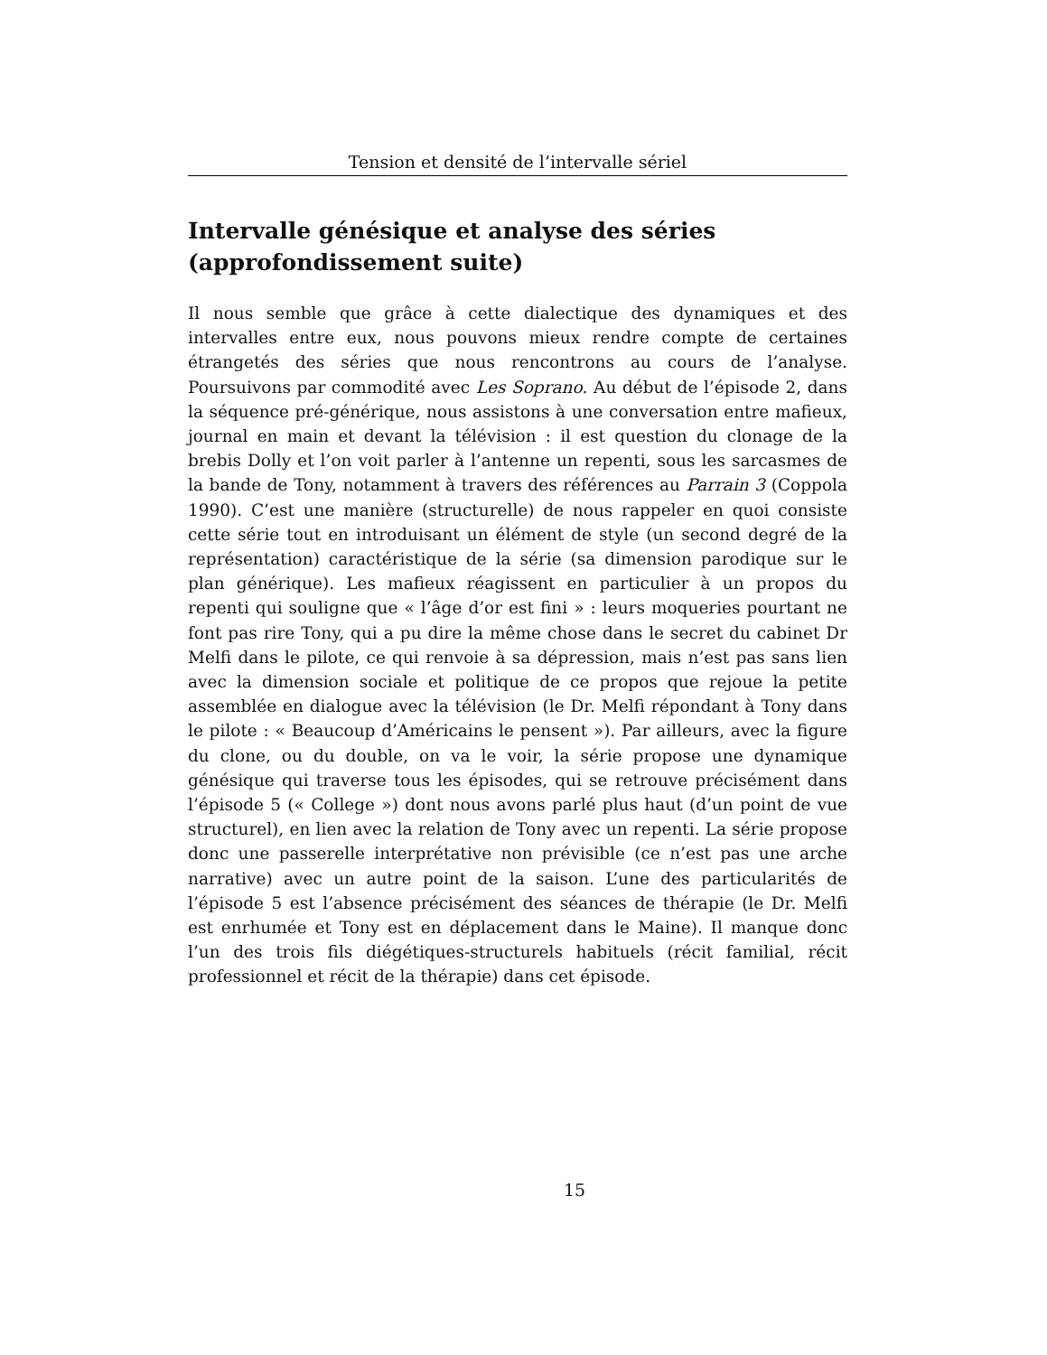Tension et densité de l’intervalle sériel
Intervalle génésique et analyse des séries (approfondissement suite)
Il nous semble que grâce à cette dialectique des dynamiques et des intervalles entre eux, nous pouvons mieux rendre compte de certaines étrangetés des séries que nous rencontrons au cours de l’analyse. Poursuivons par commodité avec Les Soprano. Au début de l’épisode 2, dans la séquence pré-générique, nous assistons à une conversation entre mafieux, journal en main et devant la télévision : il est question du clonage de la brebis Dolly et l’on voit parler à l’antenne un repenti, sous les sarcasmes de la bande de Tony, notamment à travers des références au Parrain 3 (Coppola 1990). C’est une manière (structurelle) de nous rappeler en quoi consiste cette série tout en introduisant un élément de style (un second degré de la représentation) caractéristique de la série (sa dimension parodique sur le plan générique). Les mafieux réagissent en particulier à un propos du repenti qui souligne que « l’âge d’or est fini » : leurs moqueries pourtant ne font pas rire Tony, qui a pu dire la même chose dans le secret du cabinet Dr Melfi dans le pilote, ce qui renvoie à sa dépression, mais n’est pas sans lien avec la dimension sociale et politique de ce propos que rejoue la petite assemblée en dialogue avec la télévision (le Dr. Melfi répondant à Tony dans le pilote : « Beaucoup d’Américains le pensent »). Par ailleurs, avec la figure du clone, ou du double, on va le voir, la série propose une dynamique génésique qui traverse tous les épisodes, qui se retrouve précisément dans l’épisode 5 (« College ») dont nous avons parlé plus haut (d’un point de vue structurel), en lien avec la relation de Tony avec un repenti. La série propose donc une passerelle interprétative non prévisible (ce n’est pas une arche narrative) avec un autre point de la saison. L’une des particularités de l’épisode 5 est l’absence précisément des séances de thérapie (le Dr. Melfi est enrhumée et Tony est en déplacement dans le Maine). Il manque donc l’un des trois fils diégétiques-structurels habituels (récit familial, récit professionnel et récit de la thérapie) dans cet épisode.
15